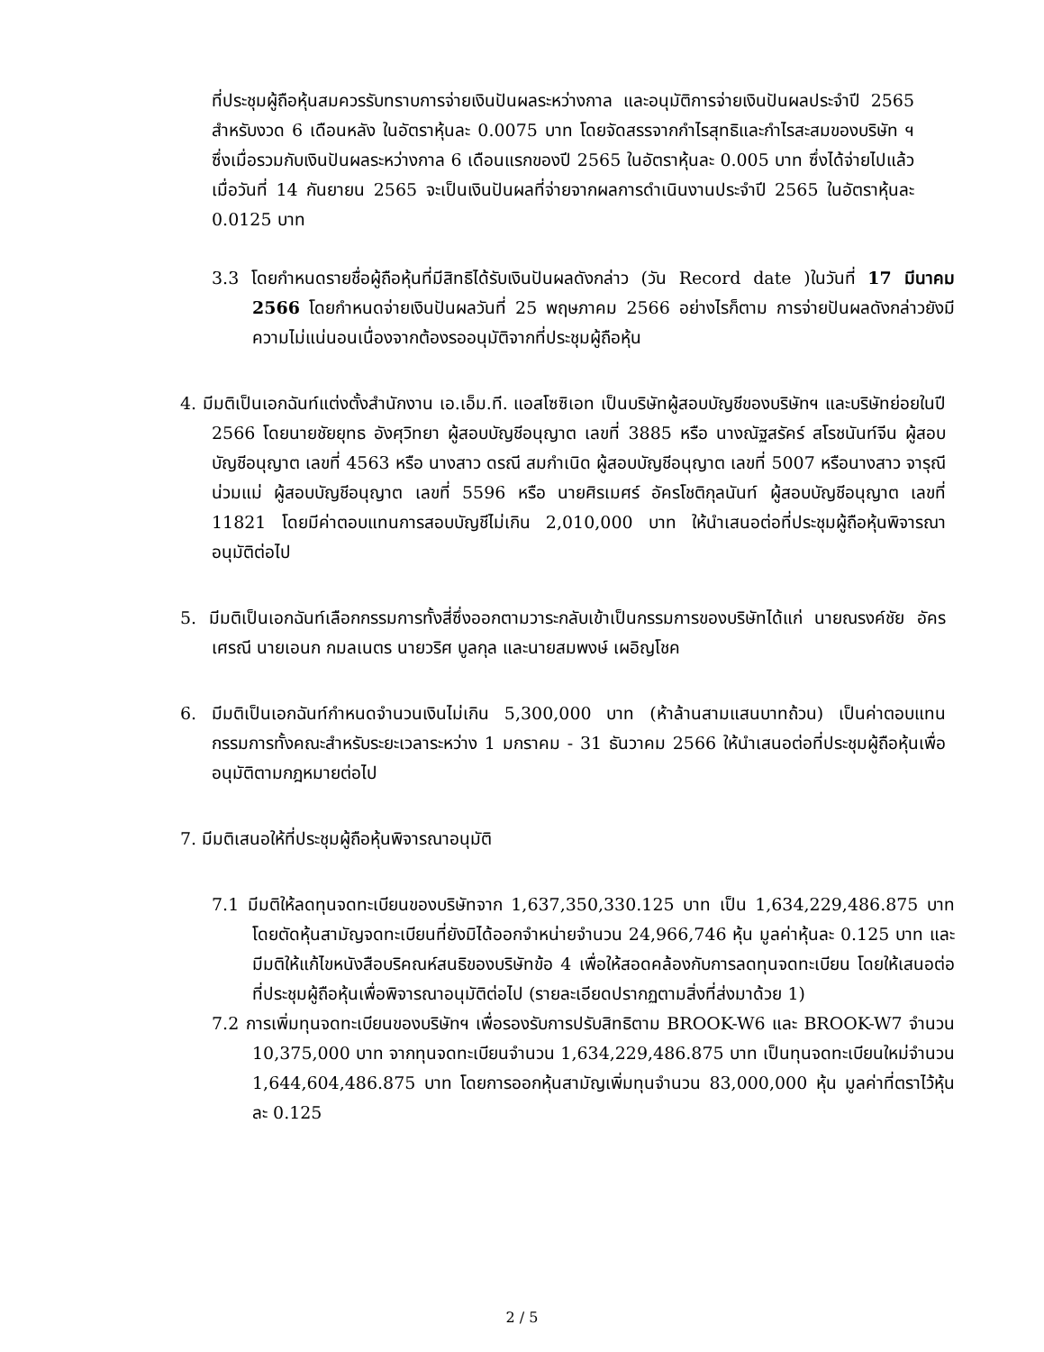ที่ประชุมผู้ถือหุ้นสมควรรับทราบการจ่ายเงินปันผลระหว่างกาล และอนุมัติการจ่ายเงินปันผลประจำปี 2565 สำหรับงวด 6 เดือนหลัง ในอัตราหุ้นละ 0.0075 บาท โดยจัดสรรจากกำไรสุทธิและกำไรสะสมของบริษัท ฯ ซึ่งเมื่อรวมกับเงินปันผลระหว่างกาล 6 เดือนแรกของปี 2565 ในอัตราหุ้นละ 0.005 บาท ซึ่งได้จ่ายไปแล้วเมื่อวันที่ 14 กันยายน 2565 จะเป็นเงินปันผลที่จ่ายจากผลการดำเนินงานประจำปี 2565 ในอัตราหุ้นละ 0.0125 บาท
3.3 โดยกำหนดรายชื่อผู้ถือหุ้นที่มีสิทธิได้รับเงินปันผลดังกล่าว (วัน Record date )ในวันที่ 17 มีนาคม 2566 โดยกำหนดจ่ายเงินปันผลวันที่ 25 พฤษภาคม 2566 อย่างไรก็ตาม การจ่ายปันผลดังกล่าวยังมีความไม่แน่นอนเนื่องจากต้องรออนุมัติจากที่ประชุมผู้ถือหุ้น
4. มีมติเป็นเอกฉันท์แต่งตั้งสำนักงาน เอ.เอ็ม.ที. แอสโซซิเอท เป็นบริษัทผู้สอบบัญชีของบริษัทฯ และบริษัทย่อยในปี 2566 โดยนายชัยยุทธ อังศุวิทยา ผู้สอบบัญชีอนุญาต เลขที่ 3885 หรือ นางณัฐสรัคร์ สโรชนันท์จีน ผู้สอบบัญชีอนุญาต เลขที่ 4563 หรือ นางสาว ดรณี สมกำเนิด ผู้สอบบัญชีอนุญาต เลขที่ 5007 หรือนางสาว จารุณี น่วมแม่ ผู้สอบบัญชีอนุญาต เลขที่ 5596 หรือ นายศิรเมศร์ อัครโชติกุลนันท์ ผู้สอบบัญชีอนุญาต เลขที่ 11821 โดยมีค่าตอบแทนการสอบบัญชีไม่เกิน 2,010,000 บาท ให้นำเสนอต่อที่ประชุมผู้ถือหุ้นพิจารณาอนุมัติต่อไป
5. มีมติเป็นเอกฉันท์เลือกกรรมการทั้งสี่ซึ่งออกตามวาระกลับเข้าเป็นกรรมการของบริษัทได้แก่ นายณรงค์ชัย อัครเศรณี นายเอนก กมลเนตร นายวริศ บูลกุล และนายสมพงษ์ เผอิญโชค
6. มีมติเป็นเอกฉันท์กำหนดจำนวนเงินไม่เกิน 5,300,000 บาท (ห้าล้านสามแสนบาทถ้วน) เป็นค่าตอบแทนกรรมการทั้งคณะสำหรับระยะเวลาระหว่าง 1 มกราคม - 31 ธันวาคม 2566 ให้นำเสนอต่อที่ประชุมผู้ถือหุ้นเพื่ออนุมัติตามกฎหมายต่อไป
7. มีมติเสนอให้ที่ประชุมผู้ถือหุ้นพิจารณาอนุมัติ
7.1 มีมติให้ลดทุนจดทะเบียนของบริษัทจาก 1,637,350,330.125 บาท เป็น 1,634,229,486.875 บาท โดยตัดหุ้นสามัญจดทะเบียนที่ยังมิได้ออกจำหน่ายจำนวน 24,966,746 หุ้น มูลค่าหุ้นละ 0.125 บาท และมีมติให้แก้ไขหนังสือบริคณห์สนธิของบริษัทข้อ 4 เพื่อให้สอดคล้องกับการลดทุนจดทะเบียน โดยให้เสนอต่อที่ประชุมผู้ถือหุ้นเพื่อพิจารณาอนุมัติต่อไป (รายละเอียดปรากฏตามสิ่งที่ส่งมาด้วย 1)
7.2 การเพิ่มทุนจดทะเบียนของบริษัทฯ เพื่อรองรับการปรับสิทธิตาม BROOK-W6 และ BROOK-W7 จำนวน 10,375,000 บาท จากทุนจดทะเบียนจำนวน 1,634,229,486.875 บาท เป็นทุนจดทะเบียนใหม่จำนวน 1,644,604,486.875 บาท โดยการออกหุ้นสามัญเพิ่มทุนจำนวน 83,000,000 หุ้น มูลค่าที่ตราไว้หุ้นละ 0.125
2 / 5